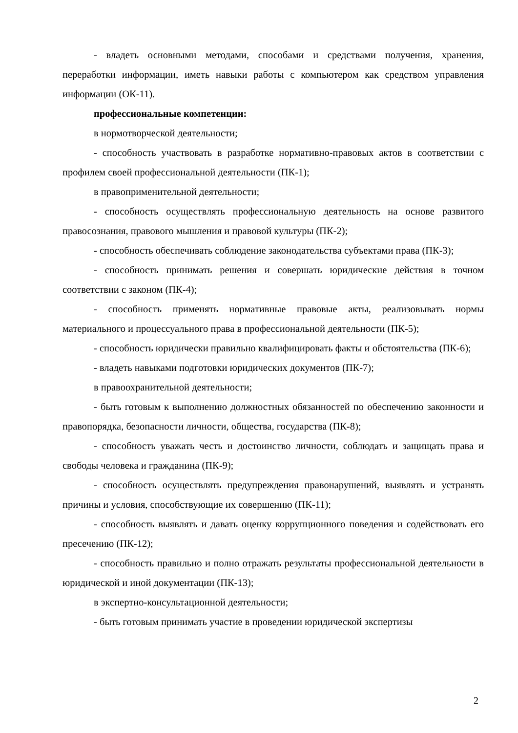- владеть основными методами, способами и средствами получения, хранения, переработки информации, иметь навыки работы с компьютером как средством управления информации (ОК-11).
профессиональные компетенции:
в нормотворческой деятельности;
- способность участвовать в разработке нормативно-правовых актов в соответствии с профилем своей профессиональной деятельности (ПК-1);
в правоприменительной деятельности;
- способность осуществлять профессиональную деятельность на основе развитого правосознания, правового мышления и правовой культуры (ПК-2);
- способность обеспечивать соблюдение законодательства субъектами права (ПК-3);
- способность принимать решения и совершать юридические действия в точном соответствии с законом (ПК-4);
- способность применять нормативные правовые акты, реализовывать нормы материального и процессуального права в профессиональной деятельности (ПК-5);
- способность юридически правильно квалифицировать факты и обстоятельства (ПК-6);
- владеть навыками подготовки юридических документов (ПК-7);
в правоохранительной деятельности;
- быть готовым к выполнению должностных обязанностей по обеспечению законности и правопорядка, безопасности личности, общества, государства (ПК-8);
- способность уважать честь и достоинство личности, соблюдать и защищать права и свободы человека и гражданина (ПК-9);
- способность осуществлять предупреждения правонарушений, выявлять и устранять причины и условия, способствующие их совершению (ПК-11);
- способность выявлять и давать оценку коррупционного поведения и содействовать его пресечению (ПК-12);
- способность правильно и полно отражать результаты профессиональной деятельности в юридической и иной документации (ПК-13);
в экспертно-консультационной деятельности;
- быть готовым принимать участие в проведении юридической экспертизы
2